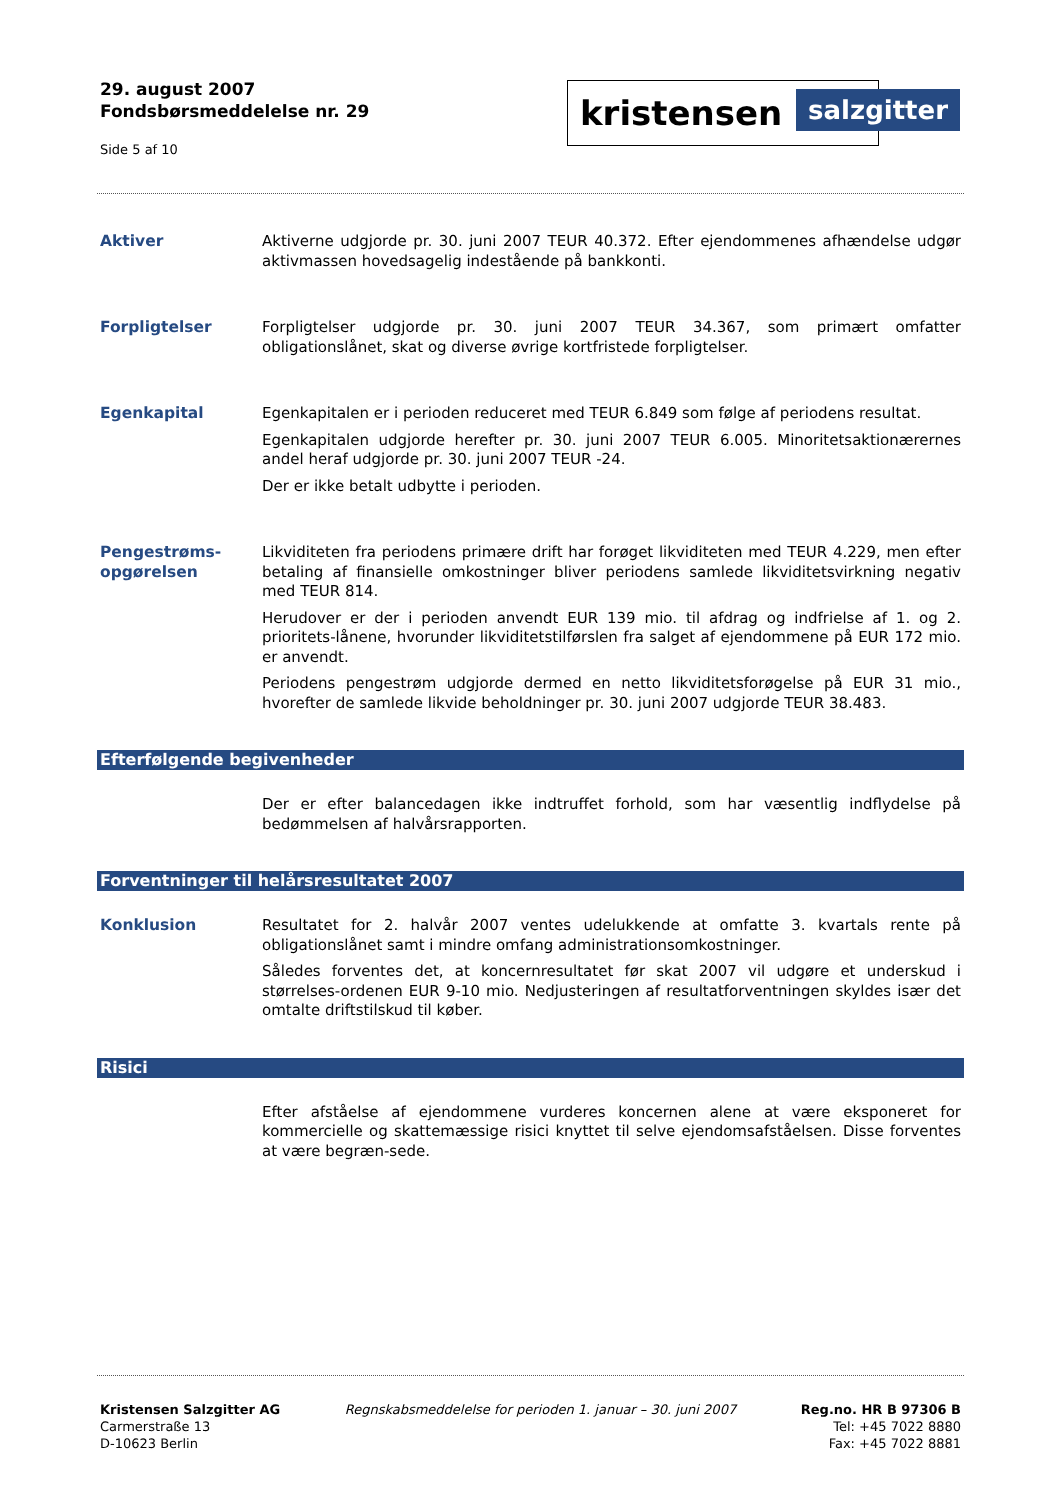29. august 2007
Fondsbørsmeddelelse nr. 29
Side 5 af 10
kristensen salzgitter
Aktiver Aktiverne udgjorde pr. 30. juni 2007 TEUR 40.372. Efter ejendommenes afhændelse udgør aktivmassen hovedsagelig indestående på bankkonti.
Forpligtelser Forpligtelser udgjorde pr. 30. juni 2007 TEUR 34.367, som primært omfatter obligationslånet, skat og diverse øvrige kortfristede forpligtelser.
Egenkapital Egenkapitalen er i perioden reduceret med TEUR 6.849 som følge af periodens resultat.
Egenkapitalen udgjorde herefter pr. 30. juni 2007 TEUR 6.005. Minoritetsaktionærernes andel heraf udgjorde pr. 30. juni 2007 TEUR -24.
Der er ikke betalt udbytte i perioden.
Pengestrøms-
opgørelsen
Likviditeten fra periodens primære drift har forøget likviditeten med TEUR 4.229, men efter betaling af finansielle omkostninger bliver periodens samlede likviditetsvirkning negativ med TEUR 814.
Herudover er der i perioden anvendt EUR 139 mio. til afdrag og indfrielse af 1. og 2. prioritets-lånene, hvorunder likviditetstilførslen fra salget af ejendommene på EUR 172 mio. er anvendt.
Periodens pengestrøm udgjorde dermed en netto likviditetsforøgelse på EUR 31 mio., hvorefter de samlede likvide beholdninger pr. 30. juni 2007 udgjorde TEUR 38.483.
Efterfølgende begivenheder
Der er efter balancedagen ikke indtruffet forhold, som har væsentlig indflydelse på bedømmelsen af halvårsrapporten.
Forventninger til helårsresultatet 2007
Konklusion Resultatet for 2. halvår 2007 ventes udelukkende at omfatte 3. kvartals rente på obligationslånet samt i mindre omfang administrationsomkostninger.
Således forventes det, at koncernresultatet før skat 2007 vil udgøre et underskud i størrelses-ordenen EUR 9-10 mio. Nedjusteringen af resultatforventningen skyldes især det omtalte driftstilskud til køber.
Risici
Efter afståelse af ejendommene vurderes koncernen alene at være eksponeret for kommercielle og skattemæssige risici knyttet til selve ejendomsafståelsen. Disse forventes at være begræn-sede.
Kristensen Salzgitter AG
Carmerstraße 13
D-10623 Berlin
Regnskabsmeddelelse for perioden 1. januar – 30. juni 2007
Reg.no. HR B 97306 B
Tel: +45 7022 8880
Fax: +45 7022 8881